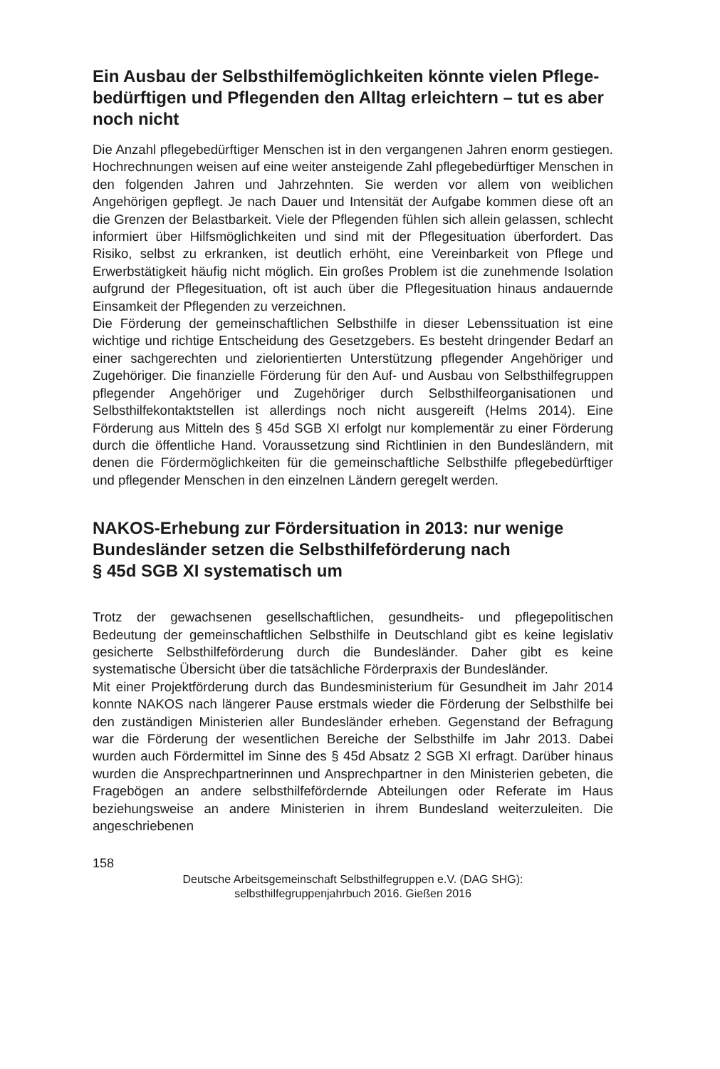Ein Ausbau der Selbsthilfemöglichkeiten könnte vielen Pflege­bedürftigen und Pflegenden den Alltag erleichtern – tut es aber noch nicht
Die Anzahl pflegebedürftiger Menschen ist in den vergangenen Jahren enorm gestiegen. Hochrechnungen weisen auf eine weiter ansteigende Zahl pflege­bedürftiger Menschen in den folgenden Jahren und Jahrzehnten. Sie werden vor allem von weiblichen Angehörigen gepflegt. Je nach Dauer und Intensität der Aufgabe kommen diese oft an die Grenzen der Belastbarkeit. Viele der Pflegenden fühlen sich allein gelassen, schlecht informiert über Hilfsmöglich­keiten und sind mit der Pflegesituation überfordert. Das Risiko, selbst zu er­kranken, ist deutlich erhöht, eine Vereinbarkeit von Pflege und Erwerbstätig­keit häufig nicht möglich. Ein großes Problem ist die zunehmende Isolation aufgrund der Pflegesituation, oft ist auch über die Pflegesituation hinaus an­dauernde Einsamkeit der Pflegenden zu verzeichnen.
Die Förderung der gemeinschaftlichen Selbsthilfe in dieser Lebenssituation ist eine wichtige und richtige Entscheidung des Gesetzgebers. Es besteht drin­gender Bedarf an einer sachgerechten und zielorientierten Unterstützung pflegender Angehöriger und Zugehöriger. Die finanzielle Förderung für den Auf- und Ausbau von Selbsthilfegruppen pflegender Angehöriger und Zuge­höriger durch Selbsthilfeorganisationen und Selbsthilfekontaktstellen ist allerdings noch nicht ausgereift (Helms 2014). Eine Förderung aus Mitteln des § 45d SGB XI erfolgt nur komplementär zu einer Förderung durch die öffentli­che Hand. Voraussetzung sind Richtlinien in den Bundesländern, mit denen die Fördermöglichkeiten für die gemeinschaftliche Selbsthilfe pflegebedürfti­ger und pflegender Menschen in den einzelnen Ländern geregelt werden.
NAKOS-Erhebung zur Fördersituation in 2013: nur wenige Bundesländer setzen die Selbsthilfeförderung nach
§ 45d SGB XI systematisch um
Trotz der gewachsenen gesellschaftlichen, gesundheits- und pflegepoliti­schen Bedeutung der gemeinschaftlichen Selbsthilfe in Deutschland gibt es keine legislativ gesicherte Selbsthilfeförderung durch die Bundesländer. Da­her gibt es keine systematische Übersicht über die tatsächliche Förderpraxis der Bundesländer.
Mit einer Projektförderung durch das Bundesministerium für Gesundheit im Jahr 2014 konnte NAKOS nach längerer Pause erstmals wieder die Förderung der Selbsthilfe bei den zuständigen Ministerien aller Bundesländer erheben. Gegenstand der Befragung war die Förderung der wesentlichen Bereiche der Selbsthilfe im Jahr 2013. Dabei wurden auch Fördermittel im Sinne des § 45d Absatz 2 SGB XI erfragt. Darüber hinaus wurden die Ansprechpartnerinnen und Ansprechpartner in den Ministerien gebeten, die Fragebögen an andere selbsthilfefördernde Abteilungen oder Referate im Haus beziehungsweise an andere Ministerien in ihrem Bundesland weiterzuleiten. Die angeschriebenen
158
Deutsche Arbeitsgemeinschaft Selbsthilfegruppen e.V. (DAG SHG):
selbsthilfegruppenjahrbuch 2016. Gießen 2016